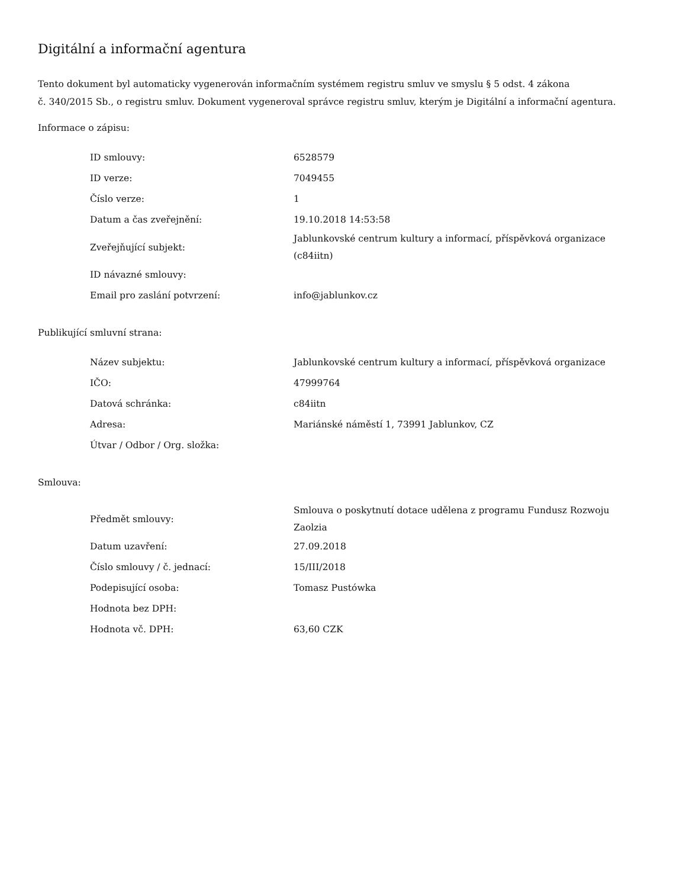Digitální a informační agentura
Tento dokument byl automaticky vygenerován informačním systémem registru smluv ve smyslu § 5 odst. 4 zákona
č. 340/2015 Sb., o registru smluv. Dokument vygeneroval správce registru smluv, kterým je Digitální a informační agentura.
Informace o zápisu:
| ID smlouvy: | 6528579 |
| ID verze: | 7049455 |
| Číslo verze: | 1 |
| Datum a čas zveřejnění: | 19.10.2018 14:53:58 |
| Zveřejňující subjekt: | Jablunkovské centrum kultury a informací, příspěvková organizace (c84iitn) |
| ID návazné smlouvy: | |
| Email pro zaslání potvrzení: | info@jablunkov.cz |
Publikující smluvní strana:
| Název subjektu: | Jablunkovské centrum kultury a informací, příspěvková organizace |
| IČO: | 47999764 |
| Datová schránka: | c84iitn |
| Adresa: | Mariánské náměstí 1, 73991 Jablunkov, CZ |
| Útvar / Odbor / Org. složka: | |
Smlouva:
| Předmět smlouvy: | Smlouva o poskytnutí dotace udělena z programu Fundusz Rozwoju Zaolzia |
| Datum uzavření: | 27.09.2018 |
| Číslo smlouvy / č. jednací: | 15/III/2018 |
| Podepisující osoba: | Tomasz Pustówka |
| Hodnota bez DPH: | |
| Hodnota vč. DPH: | 63,60 CZK |